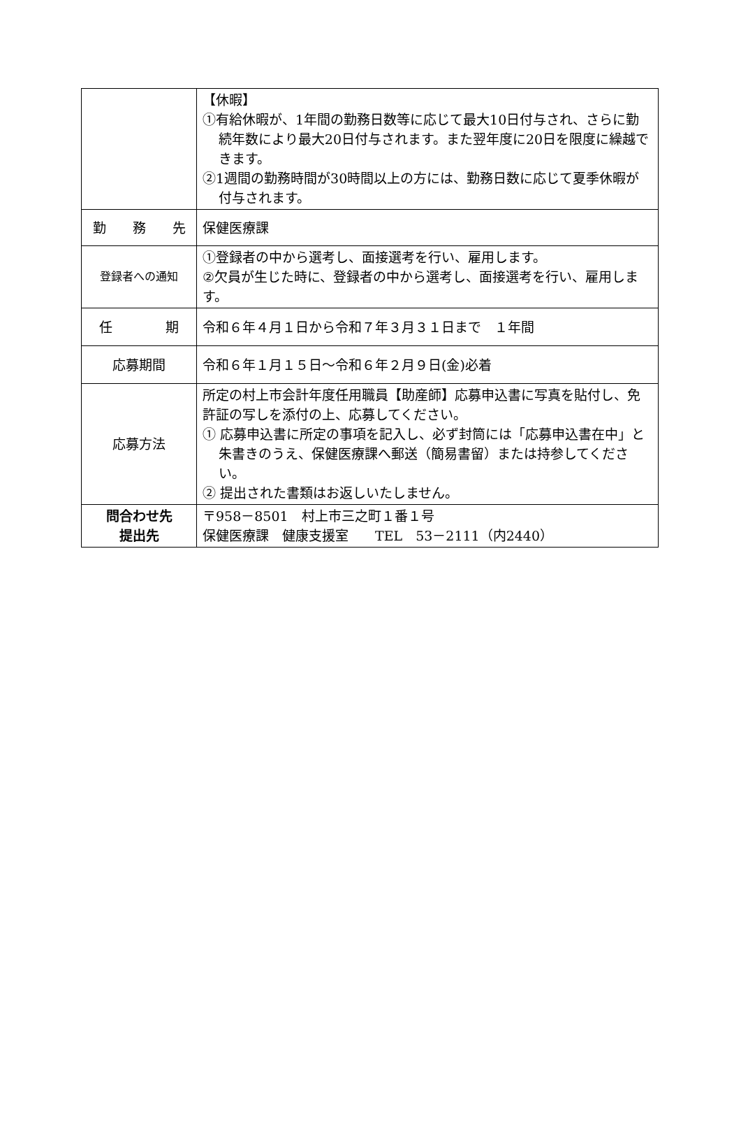| | 【休暇】 ①有給休暇が、1年間の勤務日数等に応じて最大10日付与され、さらに勤続年数により最大20日付与されます。また翌年度に20日を限度に繰越できます。 ②1週間の勤務時間が30時間以上の方には、勤務日数に応じて夏季休暇が付与されます。 |
| 勤 務 先 | 保健医療課 |
| 登録者への通知 | ①登録者の中から選考し、面接選考を行い、雇用します。 ②欠員が生じた時に、登録者の中から選考し、面接選考を行い、雇用します。 |
| 任 期 | 令和６年４月１日から令和７年３月３１日まで １年間 |
| 応募期間 | 令和６年１月１５日～令和６年２月９日(金)必着 |
| 応募方法 | 所定の村上市会計年度任用職員【助産師】応募申込書に写真を貼付し、免許証の写しを添付の上、応募してください。 ① 応募申込書に所定の事項を記入し、必ず封筒には「応募申込書在中」と朱書きのうえ、保健医療課へ郵送（簡易書留）または持参してください。 ② 提出された書類はお返しいたしません。 |
| 問合わせ先 提出先 | 〒958－8501 村上市三之町１番１号 保健医療課 健康支援室 TEL 53－2111（内2440） |